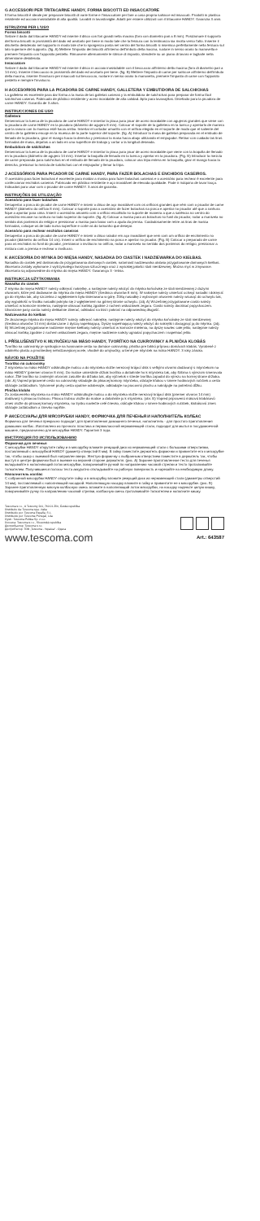G ACCESSORI PER TRITACARNE HANDY, FORMA BISCOTTI ED INSACCATORE
Il forma biscotti è ideale per preparare biscotti di varie forme e l'insaccatore per fare a casa propria salsicce ed insaccati. Prodotti in plastica resistente ed acciaio inossidabile di alta qualità. Lavabili in lavastoviglie. Adatti per essere utilizzati con il tritacarne HANDY. Garanzia 3 anni.
ISTRUZIONI PER L'USO
Forma biscotti
Svitare il dado dal tritacarne HANDY ed inserire il disco con fori grandi nella macina (foro con diametro pari a 8 mm). Posizionare il supporto del forma biscotti in prossimità del dado ed avvitarlo per bene in modo tale che la fessura con la lentinanza sia rivolta verso l'alto. Inserire il dischetto desiderato nel supporto in modo tale che lo sporgenza posta nel centro del forma biscotti si inserisca perfettamente nella fessura sul lato superiore del supporto. (fig. A) Mettere l'impasto dei biscotti all'interno dell'imbuto della macina, ruotare in senso orario la manovella e premere l'impasto con l'apposito pestello. Rimuovere alternamente le strisce di impasto, stenderle su un piano di lavoro e tagliarle nella dimensione desiderata.
Insaccatore
Svitare il dado dal tritacarne HANDY ed inserire il disco in acciaio inossidabile con il beccuccio all'interno della macina (foro di diametro pari a 14 mm). Inserire il beccuccio in prossimità del dado ed avvitarlo per bene. (fig. B) Mettere l'impasto di carne per salsicce all'interno dell'imbuto della macina, inserire l'involucro per insaccati sul beccuccio, ruotare in senso orario la manovella, premere l'impasto di carne con l'apposito pestello e riempire l'involucro.
H ACCESORIOS PARA LA PICADORA DE CARNE HANDY, GALLETERA Y EMBUTIDORA DE SALCHICHAS
La galletera es excelente para dar forma a la masa de las galletas caseras y la embutidora de salchichas para preparar de forma fácil salchichas caseras. Fabricado de plástico resistente y acero inoxidable de alta calidad. Apto para lavavajillas. Diseñado para la picadora de carne HANDY. Garantía de 3 años.
INSTRUCCIONES DE USO
Galletera
Desenroscar la tuerca de la picadora de carne HANDY e insertar la placa para picar de acero inoxidable con agujeros grandes que viene con la picadora de carne HANDY en la picadora (diámetro de agujero 8 mm). Colocar el soporte de la galletera en la tuerca y apretarlo de manera que la ranura con la muesca esté hacia arriba. Insertar el cortador amarillo con el orificio elegido en el soporte de modo que el saliente del centro de la galletera encaje en la muesca de la parte superior del soporte. (fig. A) Introducir la masa de galletas preparada en el embudo de llenado de la picadora, girar el mango hacia la derecha y presionar la masa hacia abajo utilizando el empujador. Retirar con cuidado las tiras formadas de masa, dejarlas a un lado en una superficie de trabajo y cortar a la longitud deseada.
Embutidora de salchichas
Desenroscar la tuerca de la picadora de carne HANDY e insertar la placa para picar de acero inoxidable que viene con la boquilla de llenado en la picadora (diámetro de agujero 14 mm). Insertar la boquilla de llenado en la tuerca y apretar en la picadora. (Fig. B) Introducir la mezcla de carne preparada para salchichas en el embudo de llenado de la picadora, colocar una tripa entera en la boquilla, girar el mango hacia la derecha, presionar la mezcla de salchichas con el empujador y llenar la tripa.
J ACESSÓRIOS PARA PICADOR DE CARNE HANDY, PARA FAZER BOLACHAS E ENCHIDOS CASEIROS.
O acessório para fazer bolachas é excelente para moldar a massa para fazer bolachas caseiras e o acessório para rechear é excelente para confeccionar enchidos caseiros. Fabricado em plástico resistente e aço inoxidável de elevada qualidade. Pode ir máquina de lavar louça. Indicados para usar com o picador de carne HANDY. 3 anos de garantia.
INSTRUÇÕES DE UTILIZAÇÃO
Acessório para fazer bolachas
Desapertar a porca do picador de carne HANDY e inserir o disco de aço inoxidável com os orifícios grandes que vêm com o picador de carne HANDY (diâmetro do orifício 8 mm). Colocar o suporte para o acessório de fazer bolachas na porca e apertar no picador até que a ranhura fique a apontar para cima. Inserir o acessório amarelo com o orifício escolhido no suporte de maneira a que a saliência no centro do acessório encaixe na ranhura no lado superior do suporte. (fig. A) Colocar a massa para as bolachas no funil do picador, rodar a manivela no sentido dos ponteiros do relógio e pressionar a massa para baixo com a ajuda da prensa. Cuidadosamente retire as tiras de massa formadas, coloque-as de lado numa superfície e corte-as do tamanho que desejar.
Acessório para rechear enchidos caseiros
Desapertar a porca do picador de carne HANDY e inserir o disco ralador em aço inoxidável que vem com um orifício de enchimento no picador (diâmetro do orifício 14 cm). Inserir o orifício de enchimento na porca e apertar no picador. (Fig. B) Colocar o preparado de carne para os enchidos no funil do picador, pressionar o invólucro no orifício, rodar a manivela no sentido dos ponteiros do relógio, pressionar a mistura com a prensa e rechear o invólucro.
K AKCESORIA DO MYNKA DO MIĘSA HANDY, NASADKA DO CIASTEK I NADZIEWARKA DO KIEŁBAS.
Nasadka do ciastek jest doskonała do przygotowania domowych ciastek, natomiast nadziewarka ułatwia przygotowanie domowych kiełbas. Akcesoria zostały wykonane z wytrzymałego tworzywa sztucznego oraz z wysokiej jakości stali nierdzewnej. Można myć w zmywarce. Akcesoria są odpowiednie do młynka do mięsa HANDY. Gwarancja 3 - letnia.
INSTRUKCJA UŻYTKOWANIA
Nasadka do ciastek
Z młynka do mięsa HANDY należy odkręcić nakrętkę, a następnie należy włożyć do młynka końcówkę ze stali nierdzewnej z dużymi otworami, które jest dodawane do młynka do mięsa HANDY (średnica otworów 8 mm). W nakrętce należy umieścić uchwyt nasadki i dokręcić go do młynka tak, aby szczelina z wgłębieniem była skierowana w górę. Żółtą nasadkę z wybranym otworem należy wsunąć do uchwytu tak, aby wypukłość w środku nasadki pokryła się z wgłębieniem na górnej stronie uchwytu. (zdj. A) Wcześniej przygotowane ciasto należy umieścić w komorze mielenia, następnie obracać korbką zgodnie z ruchem wskazówek zegara. Ciasto należy dociskać popychaczem. Utworzone pasy ciasta należy delikatnie zbierać, odkładać na blat i pokroić na odpowiednią długość.
Nadziewarka do kiełbas
Ze zkozonego młynka do mięsa HANDY należy odkręcić nakrętkę, następnie należy włożyć do młynka końcówkę ze stali nierdzewnej (średnica otworów 14 mm) dostarczane z dyszą napełniającą. Dyszę napełniającą należy włożyć do nakrętki i dociągnąć ją do młynka. (zdj. B) Wcześniej przygotowane nadzienie mięsne kiełbasy należy umieścić w komorze mielenia, na dyszę nawlec całe jelito, następnie należy obracać korbką zgodnie z ruchem wskazówek zegara, mięsne nadzienie należy ugniatać popychaczem i napełniać jelito.
L PŘÍSLUŠENSTVO K MLYNČEKU NA MÄSO HANDY, TVORÍTKO NA CUKROVINKY A PLNIČKA KLOBÁS
Tvorítko na cukrovinky je vynikajúce na tvarovanie cesta na domáce cukrovinky, plnička pre ľahkú prípravu domácich klobás. Vyrobené z odolného plastu a prvotriednej nehrdzavejúcej ocele, vhodné do umývačky, určené pre mlynček na mäso HANDY. 3 roky záruka.
NÁVOD NA POUŽITIE
Tvorítko na cukrovinky
Z mlynčeka na mäso HANDY odskrutkujte maticu a do mlynčeka vložte nerezový krájací disk s veľkými otvormi dodávaný s mlynčekom na mäso HANDY (priemer otvorov 8 mm). Do matice umiestnite držiak tvorítka a dotiahnite ho k mlynčeku tak, aby štrbina s výrezom smerovala nahor. Žlté tvorítko so zvoleným otvorom zasuňte do držiaka tak, aby výčnelok v strede tvorítka zapadol do výrezu na hornej strane držiaka. (obr. A) Vopred pripravené cesto na cukrovinky vkladajte do plniacej komory mlynčeka, otáčajte kľukou v smere hodinových ručičiek a cesto stláčajte zatláčadlom. Vytvorené pruhy cesta opatrne odoberajte, odkladajte na pracovnú plochu a nakrájajte na potrebnú dĺžku.
Plnička klobás
Zo zostaveného mlynčeka na mäso HANDY odskrutkujte maticu a do mlynčeka vložte nerezový krájací disk (priemer otvorov 14 mm) dodávaný s plniacou trubicou. Plniacu trubicu vložte do matice a dotiahnite ju k mlynčeku. (obr. B) Vopred pripravenú mäsovú klobásovú zmes vložte do plniacej komory mlynčeka, na trysku navlečte celé črievko, otáčajte kľukou v smere hodinových ručičiek, klobásovú zmes stláčajte zatláčadlom a črievko naplňte.
P АКСЕССУАРЫ ДЛЯ МЯСОРУБКИ HANDY, ФОРМОЧКА ДЛЯ ПЕЧЕНЬЯ И НАПОЛНИТЕЛЬ КОЛБАС
Формочка для печенья прекрасно подходит для приготовления домашнего печенья, наполнитель - для простого приготовления домашних колбас. Изготовлено из прочного пластика и первоклассной нержавеющей стали, подходит для мытья в посудомоечной машине, предназначено для мясорубки HANDY. Гарантия 3 года.
ИНСТРУКЦИЯ ПО ИСПОЛЬЗОВАНИЮ
Формочка для печенья
С мясорубки HANDY открутите гайку и в мясорубку вложите режущий диск из нержавеющей стали с большими отверстиями, поставляемый с мясорубкой HANDY (диаметр отверстий 8 мм). В гайку поместите держатель формочки и привинтите его к мясорубке так, чтобы зазор с выемкой был направлен вверх. Желтую формочку с выбранным отверстием поместите в держатель так, чтобы выступ в центре формочки был в выемке на верхней стороне держателя. (рис. А) Заранее приготовленное тесто для печенья вкладывайте в наполняющий лоток мясорубки, поворачивайте ручкой по направлению часовой стрелки и тесто проталкивайте толкателем. Получившиеся полосы теста аккуратно откладывайте на рабочую поверхность и нарезайте на необходимую длину.
Наполнитель колбас
С собранной мясорубки HANDY открутите гайку и в мясорубку вложите режущий диск из нержавеющей стали (диаметры отверстий 14 мм), поставляемый с наполняющей насадкой. Наполняющую насадку вложите в гайку и привинтите ее к мясорубке. (рис. Б) Заранее приготовленную мясную колбасную смесь вложите в наполняющий лоток мясорубки, на насадку наденьте целую кишку, поворачивайте ручку по направлению часовой стрелки, колбасную смесь проталкивайте толкателем и наполните кишку.
Tescoma s.r.o., U Tescomy 241, 760 01 Zlín, Česká republika
Distribuito da: Tescoma spa - Italia
Distribuido por: Tescoma España, S.L.
Distribuído por: Tescoma Portugal, Lda.
Dystr.: Tescoma Polska Sp. z o.o.
Dovozca: Tescoma s.r.o., Slovenská republika
Дистрибьютор: Tescoma s.r.o.
Дистриб'ютор: ТОВ „Tescoma - Україна" - Одеса
www.tescoma.com Art.: 643587